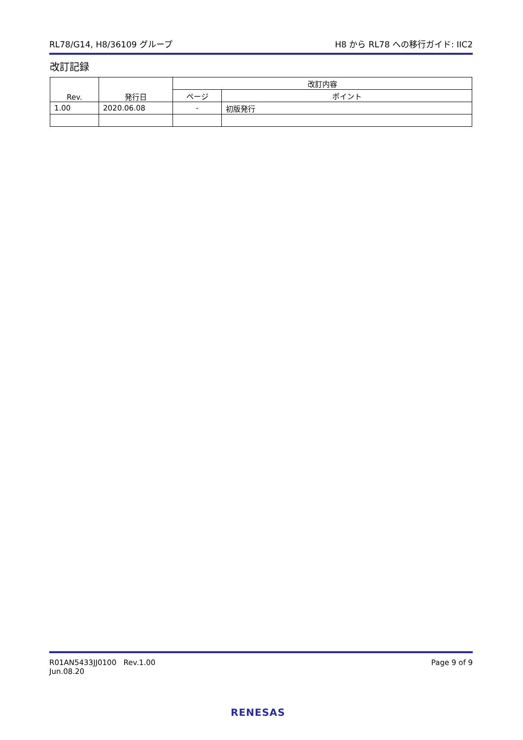RL78/G14, H8/36109 グループ H8 から RL78 への移行ガイド: IIC2
改訂記録
| Rev. | 発行日 | 改訂内容 | |
| --- | --- | --- | --- |
| | | ページ | ポイント |
| 1.00 | 2020.06.08 | - | 初版発行 |
R01AN5433JJ0100 Rev.1.00
Jun.08.20 Page 9 of 9
RENESAS